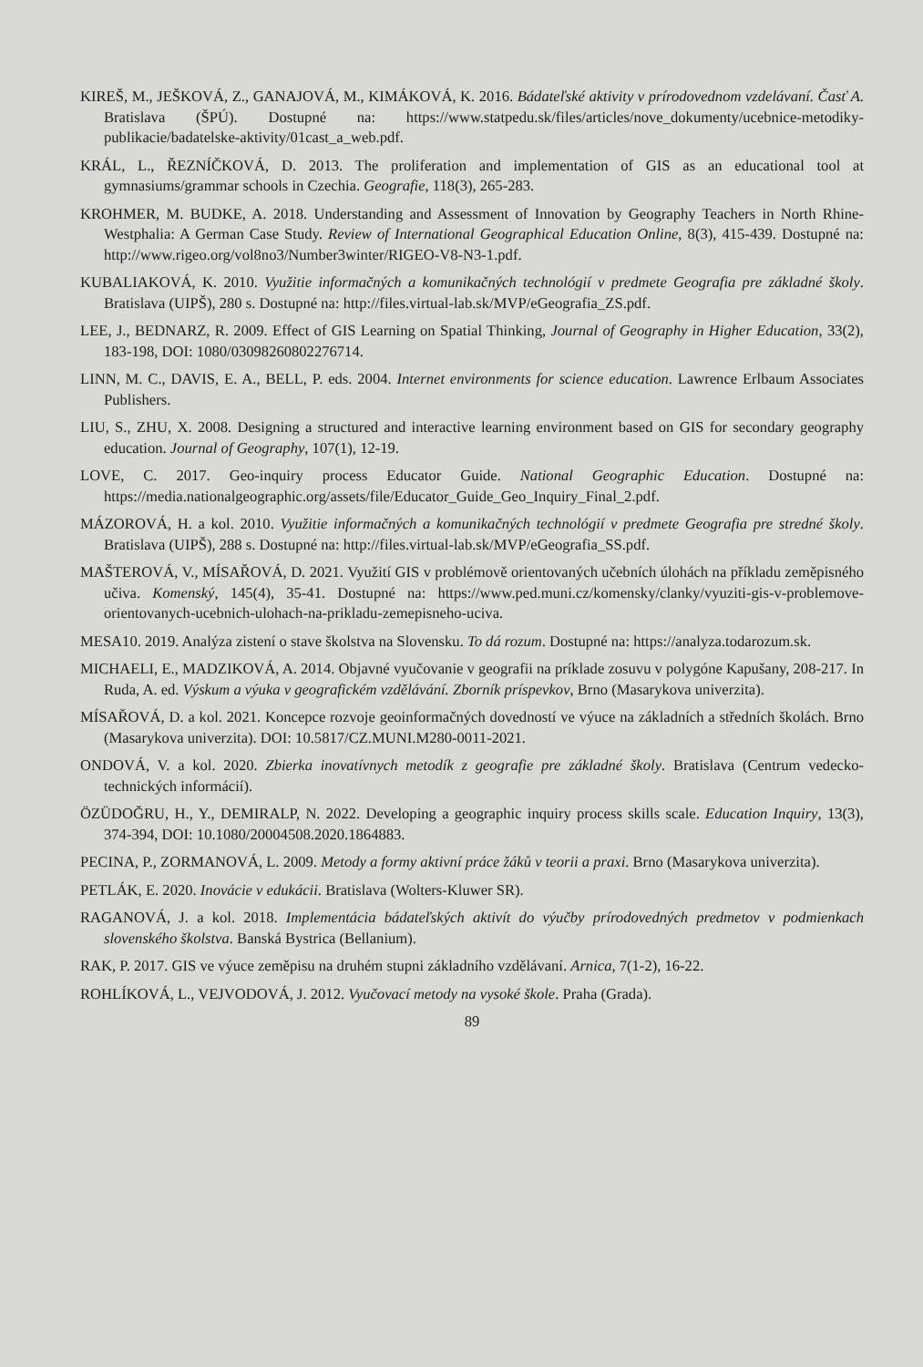KIREŠ, M., JEŠKOVÁ, Z., GANAJOVÁ, M., KIMÁKOVÁ, K. 2016. Bádateľské aktivity v prírodovednom vzdelávaní. Časť A. Bratislava (ŠPÚ). Dostupné na: https://www.statpedu.sk/files/articles/nove_dokumenty/ucebnice-metodiky-publikacie/badatelske-aktivity/01cast_a_web.pdf.
KRÁL, L., ŘEZNÍČKOVÁ, D. 2013. The proliferation and implementation of GIS as an educational tool at gymnasiums/grammar schools in Czechia. Geografie, 118(3), 265-283.
KROHMER, M. BUDKE, A. 2018. Understanding and Assessment of Innovation by Geography Teachers in North Rhine-Westphalia: A German Case Study. Review of International Geographical Education Online, 8(3), 415-439. Dostupné na: http://www.rigeo.org/vol8no3/Number3winter/RIGEO-V8-N3-1.pdf.
KUBALIAKOVÁ, K. 2010. Využitie informačných a komunikačných technológií v predmete Geografia pre základné školy. Bratislava (UIPŠ), 280 s. Dostupné na: http://files.virtual-lab.sk/MVP/eGeografia_ZS.pdf.
LEE, J., BEDNARZ, R. 2009. Effect of GIS Learning on Spatial Thinking, Journal of Geography in Higher Education, 33(2), 183-198, DOI: 1080/03098260802276714.
LINN, M. C., DAVIS, E. A., BELL, P. eds. 2004. Internet environments for science education. Lawrence Erlbaum Associates Publishers.
LIU, S., ZHU, X. 2008. Designing a structured and interactive learning environment based on GIS for secondary geography education. Journal of Geography, 107(1), 12-19.
LOVE, C. 2017. Geo-inquiry process Educator Guide. National Geographic Education. Dostupné na: https://media.nationalgeographic.org/assets/file/Educator_Guide_Geo_Inquiry_Final_2.pdf.
MÁZOROVÁ, H. a kol. 2010. Využitie informačných a komunikačných technológií v predmete Geografia pre stredné školy. Bratislava (UIPŠ), 288 s. Dostupné na: http://files.virtual-lab.sk/MVP/eGeografia_SS.pdf.
MAŠTEROVÁ, V., MÍSAŘOVÁ, D. 2021. Využití GIS v problémově orientovaných učebních úlohách na příkladu zeměpisného učiva. Komenský, 145(4), 35-41. Dostupné na: https://www.ped.muni.cz/komensky/clanky/vyuziti-gis-v-problemove-orientovanych-ucebnich-ulohach-na-prikladu-zemepisneho-uciva.
MESA10. 2019. Analýza zistení o stave školstva na Slovensku. To dá rozum. Dostupné na: https://analyza.todarozum.sk.
MICHAELI, E., MADZIKOVÁ, A. 2014. Objavné vyučovanie v geografii na príklade zosuvu v polygóne Kapušany, 208-217. In Ruda, A. ed. Výskum a výuka v geografickém vzdělávání. Zborník príspevkov, Brno (Masarykova univerzita).
MÍSAŘOVÁ, D. a kol. 2021. Koncepce rozvoje geoinformačných dovedností ve výuce na základních a středních školách. Brno (Masarykova univerzita). DOI: 10.5817/CZ.MUNI.M280-0011-2021.
ONDOVÁ, V. a kol. 2020. Zbierka inovatívnych metodík z geografie pre základné školy. Bratislava (Centrum vedecko-technických informácií).
ÖZÜDOĞRU, H., Y., DEMIRALP, N. 2022. Developing a geographic inquiry process skills scale. Education Inquiry, 13(3), 374-394, DOI: 10.1080/20004508.2020.1864883.
PECINA, P., ZORMANOVÁ, L. 2009. Metody a formy aktivní práce žáků v teorii a praxi. Brno (Masarykova univerzita).
PETLÁK, E. 2020. Inovácie v edukácii. Bratislava (Wolters-Kluwer SR).
RAGANOVÁ, J. a kol. 2018. Implementácia bádateľských aktivít do výučby prírodovedných predmetov v podmienkach slovenského školstva. Banská Bystrica (Bellanium).
RAK, P. 2017. GIS ve výuce zeměpisu na druhém stupni základního vzdělávaní. Arnica, 7(1-2), 16-22.
ROHLÍKOVÁ, L., VEJVODOVÁ, J. 2012. Vyučovací metody na vysoké škole. Praha (Grada).
89